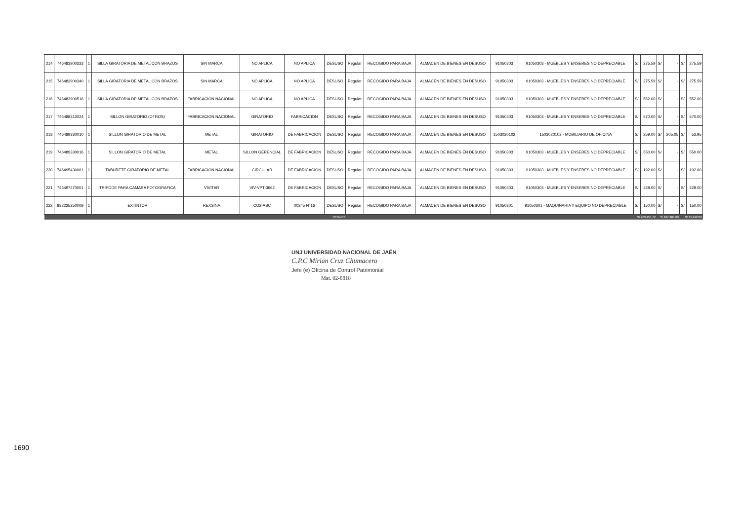| 214 | 746483900333 | 1 | SILLA GIRATORIA DE METAL CON BRAZOS | SIN MARCA | NO APLICA | NO APLICA | DESUSO | Regular | RECOGIDO PARA BAJA | ALMACEN DE BIENES EN DESUSO | 91050303 | 91050303 - MUEBLES Y ENSERES NO DEPRECIABLE | S/ | 275.59 | S/ | - | S/ | 275.59 |
| 215 | 746483900340 | 1 | SILLA GIRATORIA DE METAL CON BRAZOS | SIN MARCA | NO APLICA | NO APLICA | DESUSO | Regular | RECOGIDO PARA BAJA | ALMACEN DE BIENES EN DESUSO | 91050303 | 91050303 - MUEBLES Y ENSERES NO DEPRECIABLE | S/ | 275.59 | S/ | - | S/ | 275.59 |
| 216 | 746483900516 | 1 | SILLA GIRATORIA DE METAL CON BRAZOS | FABRICACION NACIONAL | NO APLICA | NO APLICA | DESUSO | Regular | RECOGIDO PARA BAJA | ALMACEN DE BIENES EN DESUSO | 91050303 | 91050303 - MUEBLES Y ENSERES NO DEPRECIABLE | S/ | 552.00 | S/ | - | S/ | 552.00 |
| 217 | 746488310024 | 1 | SILLON GIRATORIO (OTROS) | FABRICACION NACIONAL | GIRATORIO | FABRICACION | DESUSO | Regular | RECOGIDO PARA BAJA | ALMACEN DE BIENES EN DESUSO | 91050303 | 91050303 - MUEBLES Y ENSERES NO DEPRECIABLE | S/ | 570.00 | S/ | - | S/ | 570.00 |
| 218 | 746489330010 | 1 | SILLON GIRATORIO DE METAL | METAL | GIRATORIO | DE FABRICACION | DESUSO | Regular | RECOGIDO PARA BAJA | ALMACEN DE BIENES EN DESUSO | 1503020102 | 1503020102 - MOBILIARIO DE OFICINA | S/ | 259.00 | S/ | 205.05 | S/ | 53.95 |
| 219 | 746489330016 | 1 | SILLON GIRATORIO DE METAL | METAL | SILLON GERENCIAL | DE FABRICACION | DESUSO | Regular | RECOGIDO PARA BAJA | ALMACEN DE BIENES EN DESUSO | 91050303 | 91050303 - MUEBLES Y ENSERES NO DEPRECIABLE | S/ | 550.00 | S/ | - | S/ | 550.00 |
| 220 | 746495430001 | 1 | TABURETE GIRATORIO DE METAL | FABRICACION NACIONAL | CIRCULAR | DE FABRICACION | DESUSO | Regular | RECOGIDO PARA BAJA | ALMACEN DE BIENES EN DESUSO | 91050303 | 91050303 - MUEBLES Y ENSERES NO DEPRECIABLE | S/ | 192.00 | S/ | - | S/ | 192.00 |
| 221 | 746497470001 | 1 | TRIPODE PARA CAMARA FOTOGRAFICA | VIVITAR | VIV-VPT-3662 | DE FABRICACION | DESUSO | Regular | RECOGIDO PARA BAJA | ALMACEN DE BIENES EN DESUSO | 91050303 | 91050303 - MUEBLES Y ENSERES NO DEPRECIABLE | S/ | 228.00 | S/ | - | S/ | 228.00 |
| 222 | 882225250009 | 1 | EXTINTOR | REXSINA | CO2-ABC | 00245 N°16 | DESUSO | Regular | RECOGIDO PARA BAJA | ALMACEN DE BIENES EN DESUSO | 91050301 | 91050301 - MAQUINARIA Y EQUIPO NO DEPRECIABLE | S/ | 150.00 | S/ | - | S/ | 150.00 |
| TOTALES | | | | | | | | | | | | | S/ 203,151.72 | | S/ 167,909.63 | | S/ 35,242.09 | |
UNJ UNIVERSIDAD NACIONAL DE JAÉN
C.P.C Mirian Cruz Chumacero
Jefe (e) Oficina de Control Patrimonial
Mat. 02-8818
1690